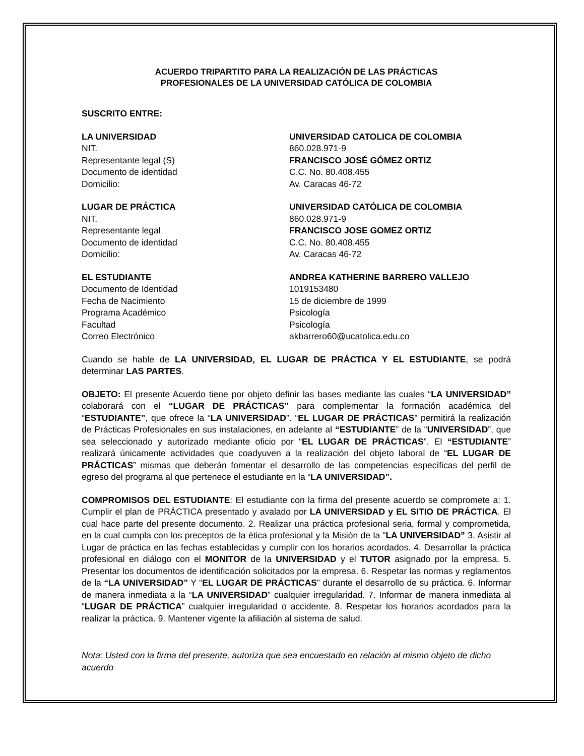ACUERDO TRIPARTITO PARA LA REALIZACIÓN DE LAS PRÁCTICAS
PROFESIONALES DE LA UNIVERSIDAD CATÓLICA DE COLOMBIA
SUSCRITO ENTRE:
LA UNIVERSIDAD UNIVERSIDAD CATOLICA DE COLOMBIA
NIT. 860.028.971-9
Representante legal (S) FRANCISCO JOSÉ GÓMEZ ORTIZ
Documento de identidad C.C. No. 80.408.455
Domicilio: Av. Caracas 46-72
LUGAR DE PRÁCTICA UNIVERSIDAD CATÓLICA DE COLOMBIA
NIT. 860.028.971-9
Representante legal FRANCISCO JOSE GOMEZ ORTIZ
Documento de identidad C.C. No. 80.408.455
Domicilio: Av. Caracas 46-72
EL ESTUDIANTE ANDREA KATHERINE BARRERO VALLEJO
Documento de Identidad 1019153480
Fecha de Nacimiento 15 de diciembre de 1999
Programa Académico Psicología
Facultad Psicología
Correo Electrónico akbarrero60@ucatolica.edu.co
Cuando se hable de LA UNIVERSIDAD, EL LUGAR DE PRÁCTICA Y EL ESTUDIANTE, se podrá determinar LAS PARTES.
OBJETO: El presente Acuerdo tiene por objeto definir las bases mediante las cuales “LA UNIVERSIDAD” colaborará con el “LUGAR DE PRÁCTICAS” para complementar la formación académica del “ESTUDIANTE”, que ofrece la “LA UNIVERSIDAD”. “EL LUGAR DE PRÁCTICAS” permitirá la realización de Prácticas Profesionales en sus instalaciones, en adelante al “ESTUDIANTE” de la “UNIVERSIDAD”, que sea seleccionado y autorizado mediante oficio por “EL LUGAR DE PRÁCTICAS”. El “ESTUDIANTE” realizará únicamente actividades que coadyuven a la realización del objeto laboral de “EL LUGAR DE PRÁCTICAS” mismas que deberán fomentar el desarrollo de las competencias específicas del perfil de egreso del programa al que pertenece el estudiante en la “LA UNIVERSIDAD”.
COMPROMISOS DEL ESTUDIANTE: El estudiante con la firma del presente acuerdo se compromete a: 1. Cumplir el plan de PRÁCTICA presentado y avalado por LA UNIVERSIDAD y EL SITIO DE PRÁCTICA. El cual hace parte del presente documento. 2. Realizar una práctica profesional seria, formal y comprometida, en la cual cumpla con los preceptos de la ética profesional y la Misión de la “LA UNIVERSIDAD” 3. Asistir al Lugar de práctica en las fechas establecidas y cumplir con los horarios acordados. 4. Desarrollar la práctica profesional en diálogo con el MONITOR de la UNIVERSIDAD y el TUTOR asignado por la empresa. 5. Presentar los documentos de identificación solicitados por la empresa. 6. Respetar las normas y reglamentos de la “LA UNIVERSIDAD” Y “EL LUGAR DE PRÁCTICAS” durante el desarrollo de su práctica. 6. Informar de manera inmediata a la “LA UNIVERSIDAD” cualquier irregularidad. 7. Informar de manera inmediata al “LUGAR DE PRÁCTICA” cualquier irregularidad o accidente. 8. Respetar los horarios acordados para la realizar la práctica. 9. Mantener vigente la afiliación al sistema de salud.
Nota: Usted con la firma del presente, autoriza que sea encuestado en relación al mismo objeto de dicho acuerdo